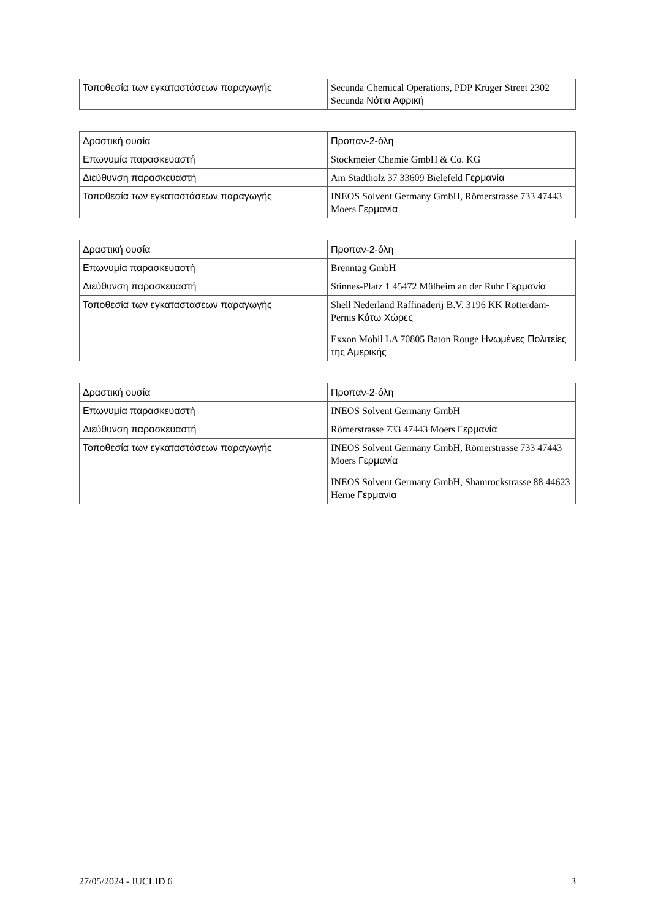| Τοποθεσία των εγκαταστάσεων παραγωγής | Secunda Chemical Operations, PDP Kruger Street 2302 Secunda Νότια Αφρική |
| Δραστική ουσία | Προπαν-2-όλη |
| Επωνυμία παρασκευαστή | Stockmeier Chemie GmbH & Co. KG |
| Διεύθυνση παρασκευαστή | Am Stadtholz 37 33609 Bielefeld Γερμανία |
| Τοποθεσία των εγκαταστάσεων παραγωγής | INEOS Solvent Germany GmbH, Römerstrasse 733 47443 Moers Γερμανία |
| Δραστική ουσία | Προπαν-2-όλη |
| Επωνυμία παρασκευαστή | Brenntag GmbH |
| Διεύθυνση παρασκευαστή | Stinnes-Platz 1 45472 Mülheim an der Ruhr Γερμανία |
| Τοποθεσία των εγκαταστάσεων παραγωγής | Shell Nederland Raffinaderij B.V. 3196 KK Rotterdam-Pernis Κάτω Χώρες Exxon Mobil LA 70805 Baton Rouge Ηνωμένες Πολιτείες της Αμερικής |
| Δραστική ουσία | Προπαν-2-όλη |
| Επωνυμία παρασκευαστή | INEOS Solvent Germany GmbH |
| Διεύθυνση παρασκευαστή | Römerstrasse 733 47443 Moers Γερμανία |
| Τοποθεσία των εγκαταστάσεων παραγωγής | INEOS Solvent Germany GmbH, Römerstrasse 733 47443 Moers Γερμανία INEOS Solvent Germany GmbH, Shamrockstrasse 88 44623 Herne Γερμανία |
27/05/2024 - IUCLID 6 3